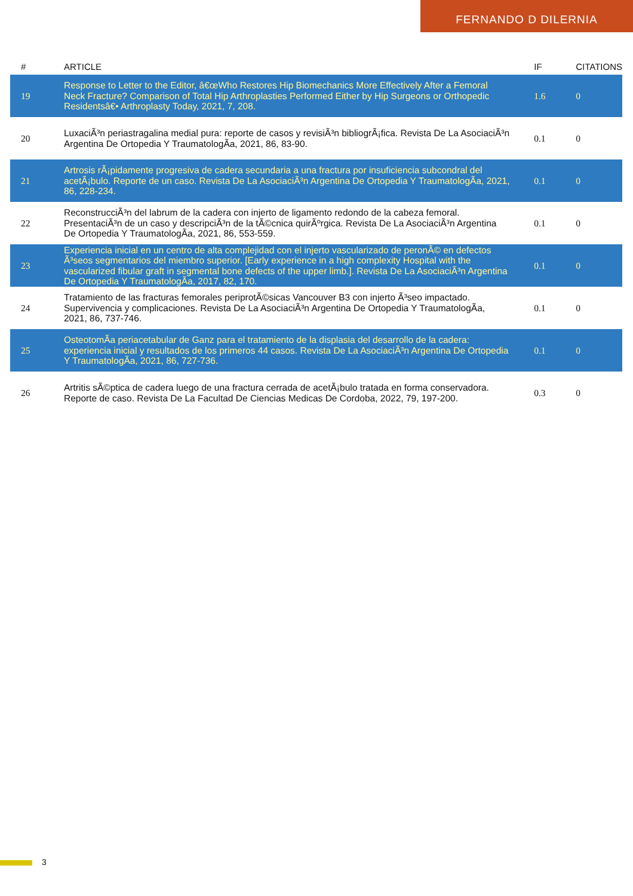FERNANDO D DILERNIA
| # | ARTICLE | IF | CITATIONS |
| --- | --- | --- | --- |
| 19 | Response to Letter to the Editor, â€œWho Restores Hip Biomechanics More Effectively After a Femoral Neck Fracture? Comparison of Total Hip Arthroplasties Performed Either by Hip Surgeons or Orthopedic Residentsâ€• Arthroplasty Today, 2021, 7, 208. | 1.6 | 0 |
| 20 | LuxaciÃ³n periastragalina medial pura: reporte de casos y revisiÃ³n bibliogrÃ¡fica. Revista De La AsociaciÃ³n Argentina De Ortopedia Y TraumatologÃa, 2021, 86, 83-90. | 0.1 | 0 |
| 21 | Artrosis rÃ¡pidamente progresiva de cadera secundaria a una fractura por insuficiencia subcondral del acetÃ¡bulo. Reporte de un caso. Revista De La AsociaciÃ³n Argentina De Ortopedia Y TraumatologÃa, 2021, 86, 228-234. | 0.1 | 0 |
| 22 | ReconstrucciÃ³n del labrum de la cadera con injerto de ligamento redondo de la cabeza femoral. PresentaciÃ³n de un caso y descripciÃ³n de la tÃ©cnica quirÃºrgica. Revista De La AsociaciÃ³n Argentina De Ortopedia Y TraumatologÃa, 2021, 86, 553-559. | 0.1 | 0 |
| 23 | Experiencia inicial en un centro de alta complejidad con el injerto vascularizado de peronÃ© en defectos Ã³seos segmentarios del miembro superior. [Early experience in a high complexity Hospital with the vascularized fibular graft in segmental bone defects of the upper limb.]. Revista De La AsociaciÃ³n Argentina De Ortopedia Y TraumatologÃa, 2017, 82, 170. | 0.1 | 0 |
| 24 | Tratamiento de las fracturas femorales periprotÃ©sicas Vancouver B3 con injerto Ã³seo impactado. Supervivencia y complicaciones. Revista De La AsociaciÃ³n Argentina De Ortopedia Y TraumatologÃa, 2021, 86, 737-746. | 0.1 | 0 |
| 25 | OsteotomÃa periacetabular de Ganz para el tratamiento de la displasia del desarrollo de la cadera: experiencia inicial y resultados de los primeros 44 casos. Revista De La AsociaciÃ³n Argentina De Ortopedia Y TraumatologÃa, 2021, 86, 727-736. | 0.1 | 0 |
| 26 | Artritis sÃ©ptica de cadera luego de una fractura cerrada de acetÃ¡bulo tratada en forma conservadora. Reporte de caso. Revista De La Facultad De Ciencias Medicas De Cordoba, 2022, 79, 197-200. | 0.3 | 0 |
3